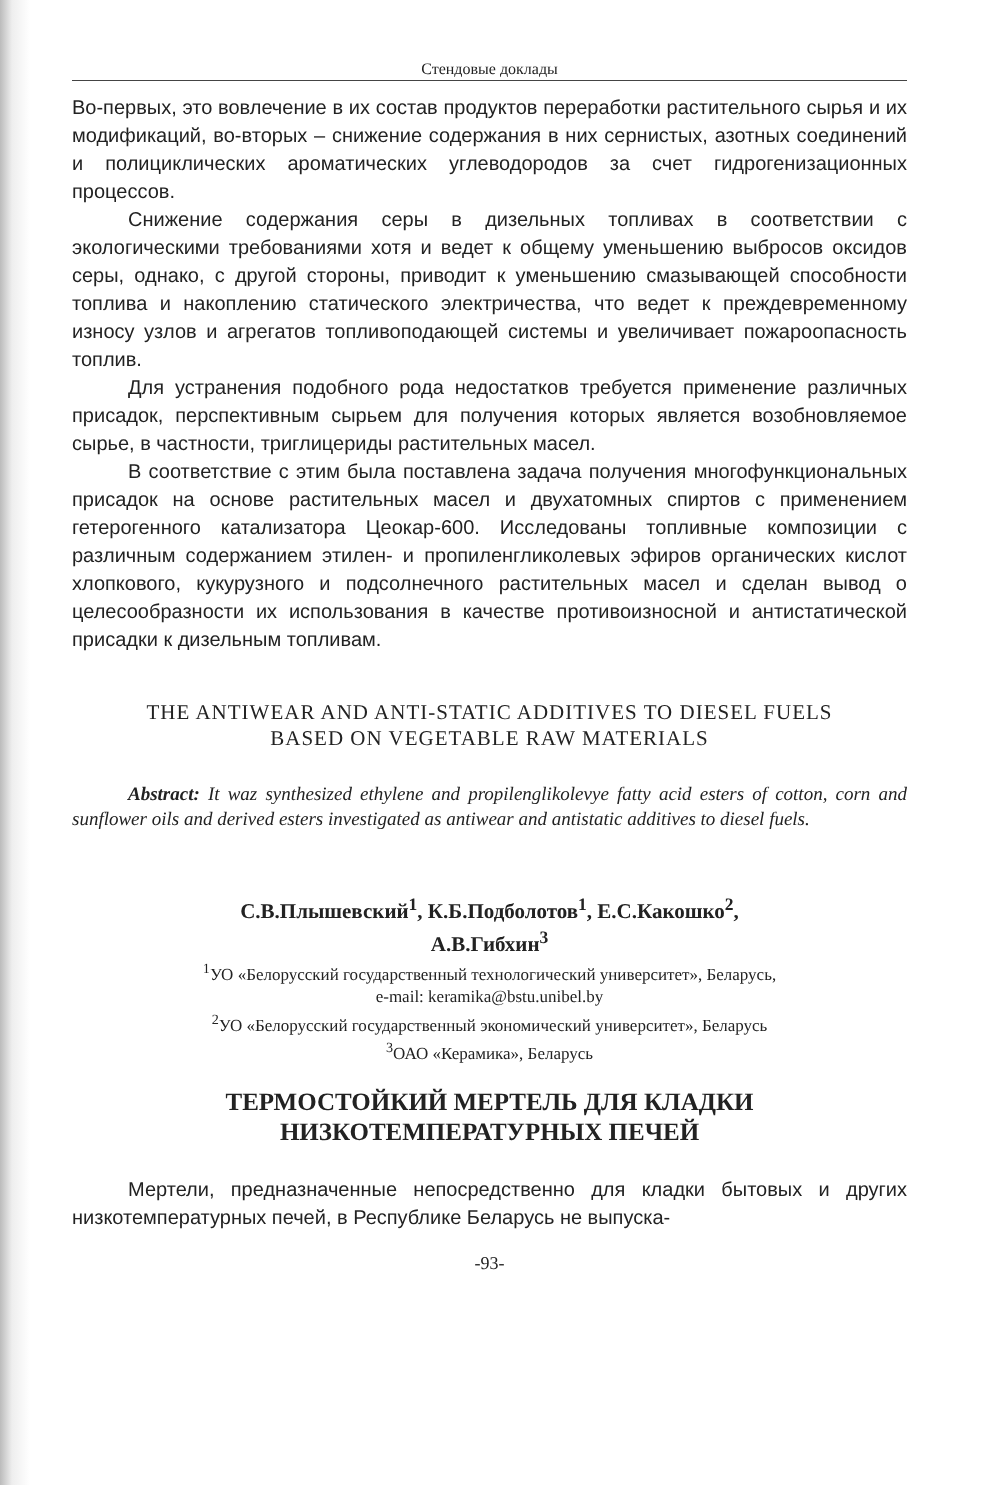Стендовые доклады
Во-первых, это вовлечение в их состав продуктов переработки растительного сырья и их модификаций, во-вторых – снижение содержания в них сернистых, азотных соединений и полициклических ароматических углеводородов за счет гидрогенизационных процессов.
Снижение содержания серы в дизельных топливах в соответствии с экологическими требованиями хотя и ведет к общему уменьшению выбросов оксидов серы, однако, с другой стороны, приводит к уменьшению смазывающей способности топлива и накоплению статического электричества, что ведет к преждевременному износу узлов и агрегатов топливоподающей системы и увеличивает пожароопасность топлив.
Для устранения подобного рода недостатков требуется применение различных присадок, перспективным сырьем для получения которых является возобновляемое сырье, в частности, триглицериды растительных масел.
В соответствие с этим была поставлена задача получения многофункциональных присадок на основе растительных масел и двухатомных спиртов с применением гетерогенного катализатора Цеокар-600. Исследованы топливные композиции с различным содержанием этилен- и пропиленгликолевых эфиров органических кислот хлопкового, кукурузного и подсолнечного растительных масел и сделан вывод о целесообразности их использования в качестве противоизносной и антистатической присадки к дизельным топливам.
THE ANTIWEAR AND ANTI-STATIC ADDITIVES TO DIESEL FUELS
BASED ON VEGETABLE RAW MATERIALS
Abstract: It waz synthesized ethylene and propilenglikolevye fatty acid esters of cotton, corn and sunflower oils and derived esters investigated as antiwear and antistatic additives to diesel fuels.
С.В.Плышевский<sup>1</sup>, К.Б.Подболотов<sup>1</sup>, Е.С.Какошко<sup>2</sup>,
А.В.Гибхин<sup>3</sup>
<sup>1</sup> УО «Белорусский государственный технологический университет», Беларусь,
e-mail: keramika@bstu.unibel.by
<sup>2</sup> УО «Белорусский государственный экономический университет», Беларусь
<sup>3</sup> ОАО «Керамика», Беларусь
ТЕРМОСТОЙКИЙ МЕРТЕЛЬ ДЛЯ КЛАДКИ
НИЗКОТЕМПЕРАТУРНЫХ ПЕЧЕЙ
Мертели, предназначенные непосредственно для кладки бытовых и других низкотемпературных печей, в Республике Беларусь не выпуска-
-93-